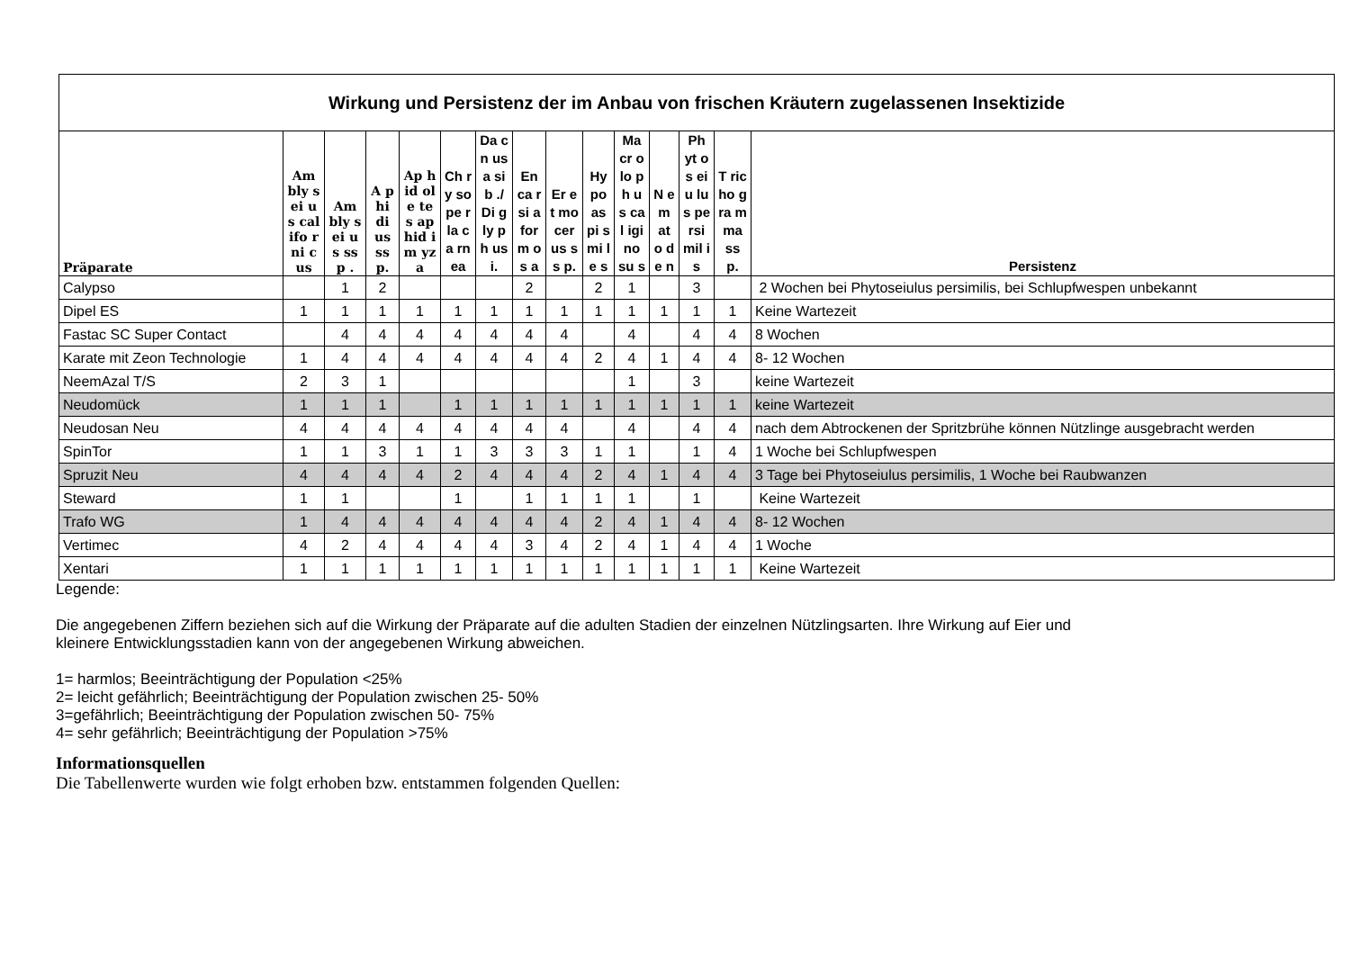| Wirkung und Persistenz der im Anbau von frischen Kräutern zugelassenen Insektizide | | | | | | | | | | | | | | |
| Präparate | Am bly sei us cal ifo rni cus | Am bly sei us ssp . | A p hi di us ss p. | Ap hid ole tes ap hid im yza | Ch ry so pe rla ca rn ea | Da cn us a sib ./ Di gly ph us i. | En ca rsi a for m os a | Er et mo cer us ss p. | Hy po as pi s mi le s | Ma cr olo ph us cal igi no su s | N e m at o de n | Ph yt os eiu lus pe rsi mil is | T ric ho gra m ma ss p. | Persistenz |
| Calypso | | 1 | 2 | | | | 2 | | 2 | 1 | | 3 | | 2 Wochen bei Phytoseiulus persimilis, bei Schlupfwespen unbekannt |
| Dipel ES | 1 | 1 | 1 | 1 | 1 | 1 | 1 | 1 | 1 | 1 | 1 | 1 | 1 | Keine Wartezeit |
| Fastac SC Super Contact | | 4 | 4 | 4 | 4 | 4 | 4 | 4 | | 4 | | 4 | 4 | 8 Wochen |
| Karate mit Zeon Technologie | 1 | 4 | 4 | 4 | 4 | 4 | 4 | 4 | 2 | 4 | 1 | 4 | 4 | 8- 12 Wochen |
| NeemAzal T/S | 2 | 3 | 1 | | | | | | | 1 | | 3 | | keine Wartezeit |
| Neudomück | 1 | 1 | 1 | | 1 | 1 | 1 | 1 | 1 | 1 | 1 | 1 | 1 | keine Wartezeit |
| Neudosan Neu | 4 | 4 | 4 | 4 | 4 | 4 | 4 | 4 | | 4 | | 4 | 4 | nach dem Abtrockenen der Spritzbrühe können Nützlinge ausgebracht werden |
| SpinTor | 1 | 1 | 3 | 1 | 1 | 3 | 3 | 3 | 1 | 1 | | 1 | 4 | 1 Woche bei Schlupfwespen |
| Spruzit Neu | 4 | 4 | 4 | 4 | 2 | 4 | 4 | 4 | 2 | 4 | 1 | 4 | 4 | 3 Tage bei Phytoseiulus persimilis, 1 Woche bei Raubwanzen |
| Steward | 1 | 1 | | | 1 | | 1 | 1 | 1 | 1 | | 1 | | Keine Wartezeit |
| Trafo WG | 1 | 4 | 4 | 4 | 4 | 4 | 4 | 4 | 2 | 4 | 1 | 4 | 4 | 8- 12 Wochen |
| Vertimec | 4 | 2 | 4 | 4 | 4 | 4 | 3 | 4 | 2 | 4 | 1 | 4 | 4 | 1 Woche |
| Xentari | 1 | 1 | 1 | 1 | 1 | 1 | 1 | 1 | 1 | 1 | 1 | 1 | 1 | Keine Wartezeit |
Legende:
Die angegebenen Ziffern beziehen sich auf die Wirkung der Präparate auf die adulten Stadien der einzelnen Nützlingsarten. Ihre Wirkung auf Eier und
kleinere Entwicklungsstadien kann von der angegebenen Wirkung abweichen.
1= harmlos; Beeinträchtigung der Population <25%
2= leicht gefährlich; Beeinträchtigung der Population zwischen 25- 50%
3=gefährlich; Beeinträchtigung der Population zwischen 50- 75%
4= sehr gefährlich; Beeinträchtigung der Population >75%
Informationsquellen
Die Tabellenwerte wurden wie folgt erhoben bzw. entstammen folgenden Quellen: